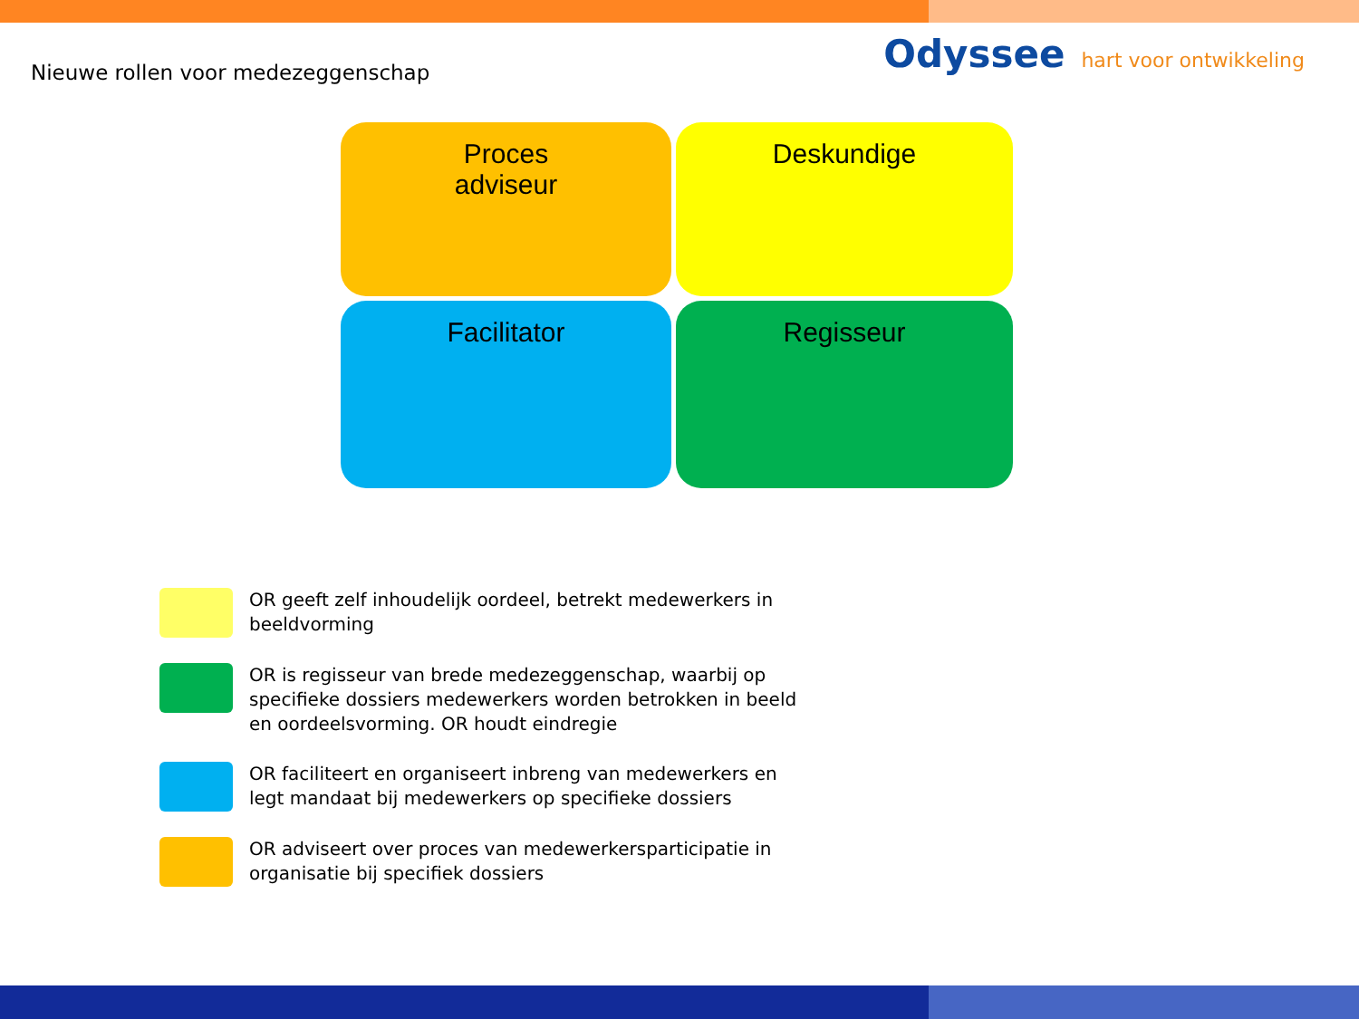Nieuwe rollen voor medezeggenschap
Odyssee hart voor ontwikkeling
Proces
adviseur
Deskundige
Facilitator
Regisseur
OR geeft zelf inhoudelijk oordeel, betrekt medewerkers in
beeldvorming
OR is regisseur van brede medezeggenschap, waarbij op
specifieke dossiers medewerkers worden betrokken in beeld
en oordeelsvorming. OR houdt eindregie
OR faciliteert en organiseert inbreng van medewerkers en
legt mandaat bij medewerkers op specifieke dossiers
OR adviseert over proces van medewerkersparticipatie in
organisatie bij specifiek dossiers